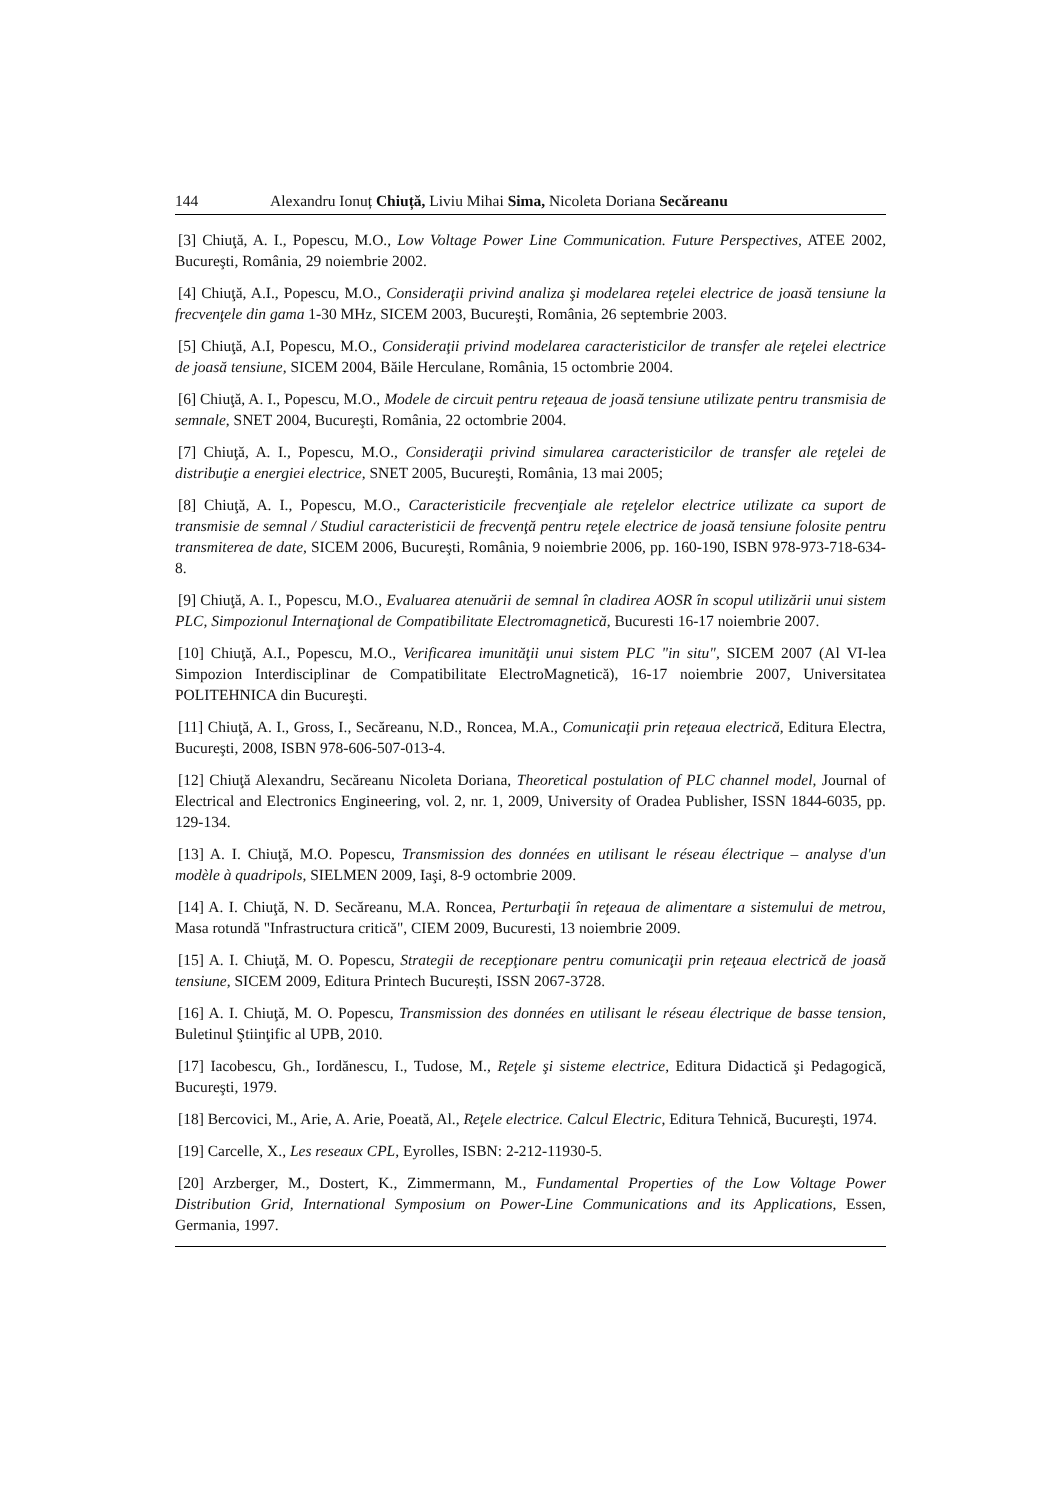144 Alexandru Ionuț Chiuță, Liviu Mihai Sima, Nicoleta Doriana Secăreanu
[3] Chiuţă, A. I., Popescu, M.O., Low Voltage Power Line Communication. Future Perspectives, ATEE 2002, Bucureşti, România, 29 noiembrie 2002.
[4] Chiuţă, A.I., Popescu, M.O., Consideraţii privind analiza şi modelarea reţelei electrice de joasă tensiune la frecvenţele din gama 1-30 MHz, SICEM 2003, Bucureşti, România, 26 septembrie 2003.
[5] Chiuţă, A.I, Popescu, M.O., Consideraţii privind modelarea caracteristicilor de transfer ale reţelei electrice de joasă tensiune, SICEM 2004, Băile Herculane, România, 15 octombrie 2004.
[6] Chiuţă, A. I., Popescu, M.O., Modele de circuit pentru reţeaua de joasă tensiune utilizate pentru transmisia de semnale, SNET 2004, Bucureşti, România, 22 octombrie 2004.
[7] Chiuţă, A. I., Popescu, M.O., Consideraţii privind simularea caracteristicilor de transfer ale reţelei de distribuţie a energiei electrice, SNET 2005, Bucureşti, România, 13 mai 2005;
[8] Chiuţă, A. I., Popescu, M.O., Caracteristicile frecvenţiale ale reţelelor electrice utilizate ca suport de transmisie de semnal / Studiul caracteristicii de frecvenţă pentru reţele electrice de joasă tensiune folosite pentru transmiterea de date, SICEM 2006, Bucureşti, România, 9 noiembrie 2006, pp. 160-190, ISBN 978-973-718-634-8.
[9] Chiuţă, A. I., Popescu, M.O., Evaluarea atenuării de semnal în cladirea AOSR în scopul utilizării unui sistem PLC, Simpozionul Internaţional de Compatibilitate Electromagnetică, Bucuresti 16-17 noiembrie 2007.
[10] Chiuţă, A.I., Popescu, M.O., Verificarea imunităţii unui sistem PLC "in situ", SICEM 2007 (Al VI-lea Simpozion Interdisciplinar de Compatibilitate ElectroMagnetică), 16-17 noiembrie 2007, Universitatea POLITEHNICA din Bucureşti.
[11] Chiuţă, A. I., Gross, I., Secăreanu, N.D., Roncea, M.A., Comunicaţii prin reţeaua electrică, Editura Electra, Bucureşti, 2008, ISBN 978-606-507-013-4.
[12] Chiuţă Alexandru, Secăreanu Nicoleta Doriana, Theoretical postulation of PLC channel model, Journal of Electrical and Electronics Engineering, vol. 2, nr. 1, 2009, University of Oradea Publisher, ISSN 1844-6035, pp. 129-134.
[13] A. I. Chiuţă, M.O. Popescu, Transmission des données en utilisant le réseau électrique – analyse d'un modèle à quadripols, SIELMEN 2009, Iaşi, 8-9 octombrie 2009.
[14] A. I. Chiuţă, N. D. Secăreanu, M.A. Roncea, Perturbaţii în reţeaua de alimentare a sistemului de metrou, Masa rotundă "Infrastructura critică", CIEM 2009, Bucuresti, 13 noiembrie 2009.
[15] A. I. Chiuţă, M. O. Popescu, Strategii de recepţionare pentru comunicaţii prin reţeaua electrică de joasă tensiune, SICEM 2009, Editura Printech București, ISSN 2067-3728.
[16] A. I. Chiuţă, M. O. Popescu, Transmission des données en utilisant le réseau électrique de basse tension, Buletinul Ştiinţific al UPB, 2010.
[17] Iacobescu, Gh., Iordănescu, I., Tudose, M., Reţele şi sisteme electrice, Editura Didactică şi Pedagogică, Bucureşti, 1979.
[18] Bercovici, M., Arie, A. Arie, Poeată, Al., Reţele electrice. Calcul Electric, Editura Tehnică, Bucureşti, 1974.
[19] Carcelle, X., Les reseaux CPL, Eyrolles, ISBN: 2-212-11930-5.
[20] Arzberger, M., Dostert, K., Zimmermann, M., Fundamental Properties of the Low Voltage Power Distribution Grid, International Symposium on Power-Line Communications and its Applications, Essen, Germania, 1997.